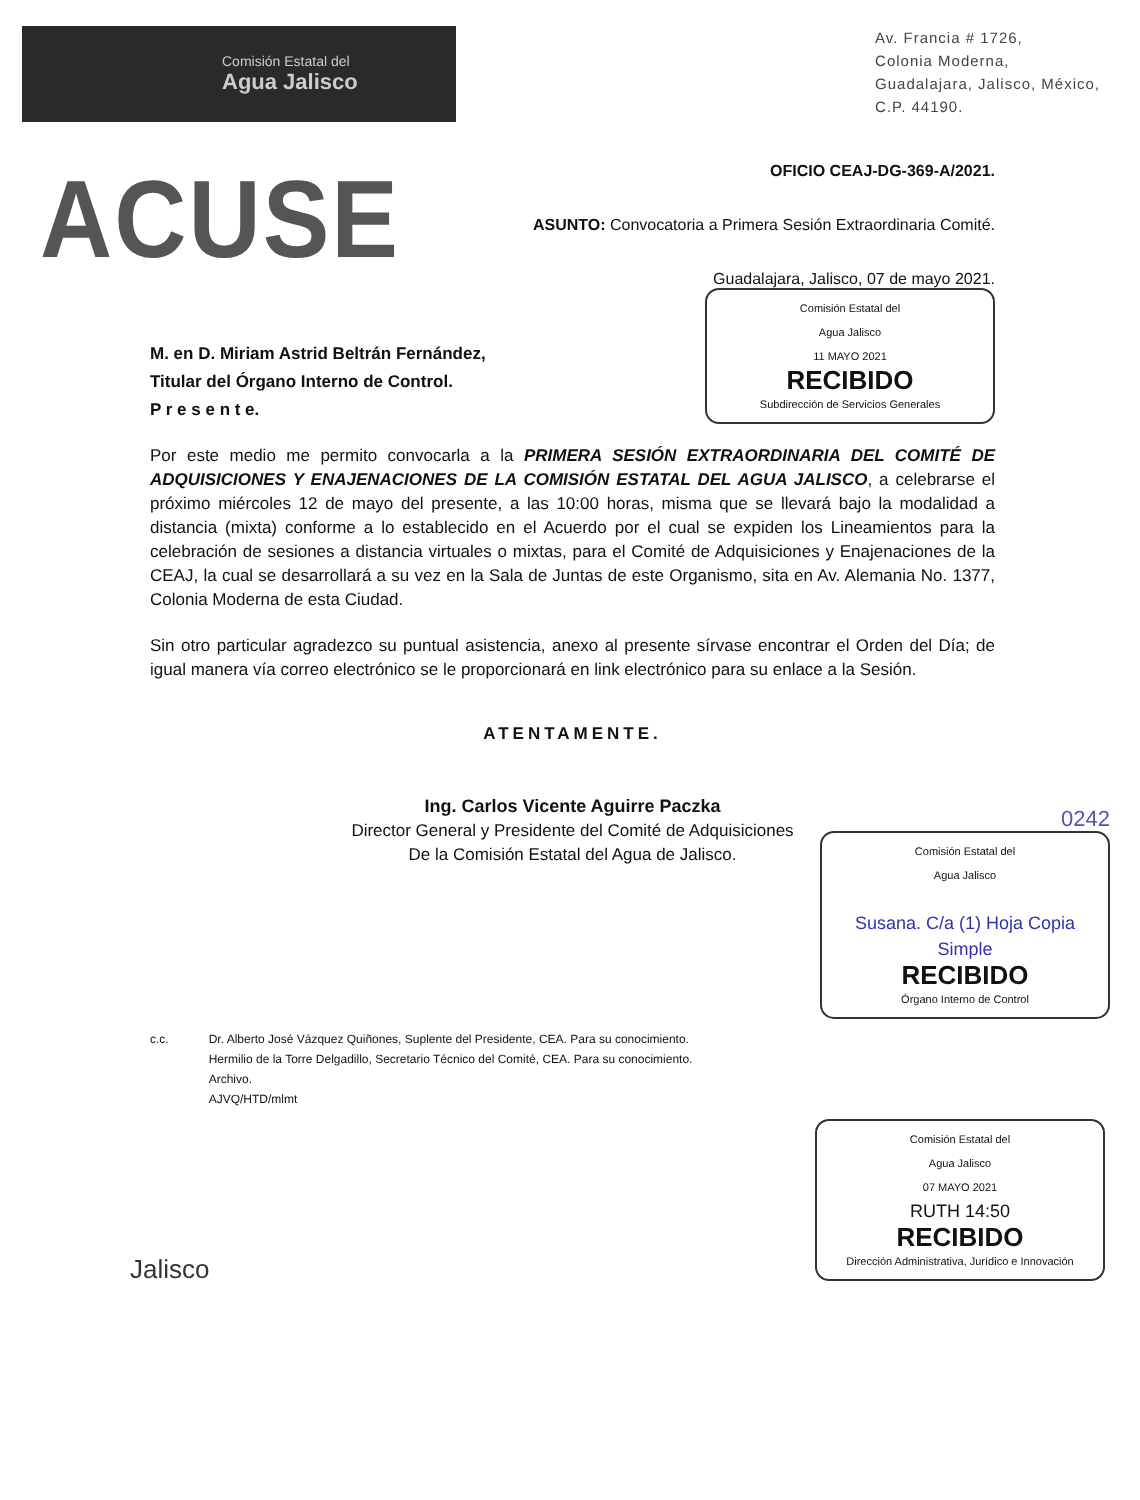Comisión Estatal del
Agua Jalisco
Av. Francia # 1726,
Colonia Moderna,
Guadalajara, Jalisco, México,
C.P. 44190.
ACUSE
OFICIO CEAJ-DG-369-A/2021.
ASUNTO: Convocatoria a Primera Sesión Extraordinaria Comité.
Guadalajara, Jalisco, 07 de mayo 2021.
M. en D. Miriam Astrid Beltrán Fernández,
Titular del Órgano Interno de Control.
P r e s e n t e.
Comisión Estatal del
Agua Jalisco
11 MAYO 2021
RECIBIDO
Subdirección de Servicios Generales
Por este medio me permito convocarla a la PRIMERA SESIÓN EXTRAORDINARIA DEL COMITÉ DE ADQUISICIONES Y ENAJENACIONES DE LA COMISIÓN ESTATAL DEL AGUA JALISCO, a celebrarse el próximo miércoles 12 de mayo del presente, a las 10:00 horas, misma que se llevará bajo la modalidad a distancia (mixta) conforme a lo establecido en el Acuerdo por el cual se expiden los Lineamientos para la celebración de sesiones a distancia virtuales o mixtas, para el Comité de Adquisiciones y Enajenaciones de la CEAJ, la cual se desarrollará a su vez en la Sala de Juntas de este Organismo, sita en Av. Alemania No. 1377, Colonia Moderna de esta Ciudad.
Sin otro particular agradezco su puntual asistencia, anexo al presente sírvase encontrar el Orden del Día; de igual manera vía correo electrónico se le proporcionará en link electrónico para su enlace a la Sesión.
ATENTAMENTE.
Ing. Carlos Vicente Aguirre Paczka
Director General y Presidente del Comité de Adquisiciones
De la Comisión Estatal del Agua de Jalisco.
0242
Comisión Estatal del
Agua Jalisco
Susana. C/a (1) Hoja Copia Simple
RECIBIDO
Órgano Interno de Control
c.c. Dr. Alberto José Vázquez Quiñones, Suplente del Presidente, CEA. Para su conocimiento.
Hermilio de la Torre Delgadillo, Secretario Técnico del Comité, CEA. Para su conocimiento.
Archivo.
AJVQ/HTD/mlmt
Jalisco
Comisión Estatal del
Agua Jalisco
07 MAYO 2021
RUTH 14:50
RECIBIDO
Dirección Administrativa, Jurídico e Innovación